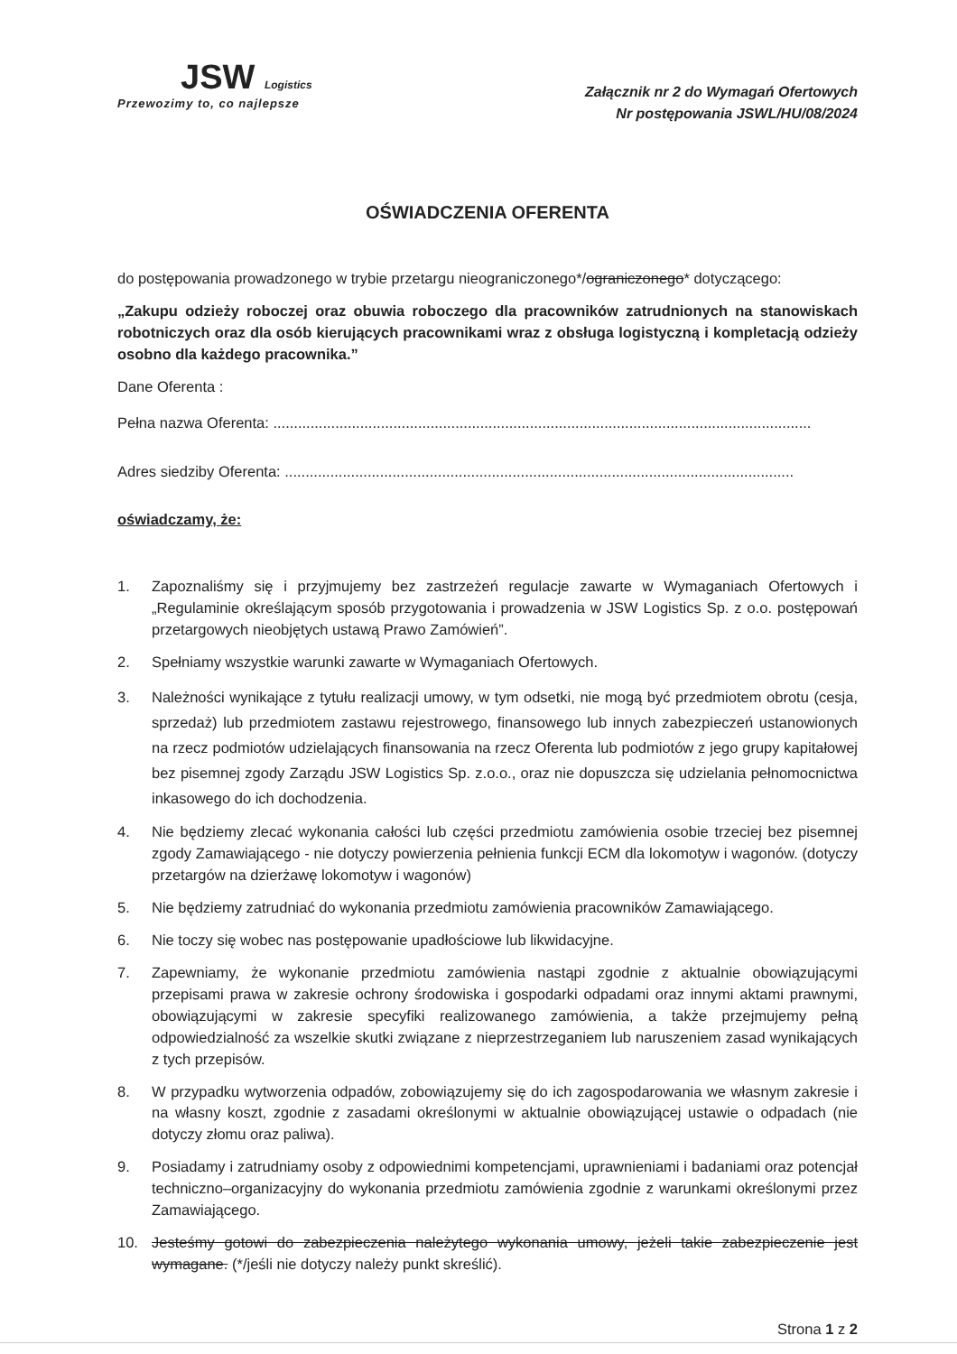JSW Logistics
Przewozimy to, co najlepsze
Załącznik nr 2 do Wymagań Ofertowych
Nr postępowania JSWL/HU/08/2024
OŚWIADCZENIA OFERENTA
do postępowania prowadzonego w trybie przetargu nieograniczonego*/ograniczonego* dotyczącego:
„Zakupu odzieży roboczej oraz obuwia roboczego dla pracowników zatrudnionych na stanowiskach robotniczych oraz dla osób kierujących pracownikami wraz z obsługa logistyczną i kompletacją odzieży osobno dla każdego pracownika.”
Dane Oferenta :
Pełna nazwa Oferenta: ..................................................................................................................................
Adres siedziby Oferenta: ...........................................................................................................................
oświadczamy, że:
1. Zapoznaliśmy się i przyjmujemy bez zastrzeżeń regulacje zawarte w Wymaganiach Ofertowych i „Regulaminie określającym sposób przygotowania i prowadzenia w JSW Logistics Sp. z o.o. postępowań przetargowych nieobjętych ustawą Prawo Zamówień”.
2. Spełniamy wszystkie warunki zawarte w Wymaganiach Ofertowych.
3. Należności wynikające z tytułu realizacji umowy, w tym odsetki, nie mogą być przedmiotem obrotu (cesja, sprzedaż) lub przedmiotem zastawu rejestrowego, finansowego lub innych zabezpieczeń ustanowionych na rzecz podmiotów udzielających finansowania na rzecz Oferenta lub podmiotów z jego grupy kapitałowej bez pisemnej zgody Zarządu JSW Logistics Sp. z.o.o., oraz nie dopuszcza się udzielania pełnomocnictwa inkasowego do ich dochodzenia.
4. Nie będziemy zlecać wykonania całości lub części przedmiotu zamówienia osobie trzeciej bez pisemnej zgody Zamawiającego - nie dotyczy powierzenia pełnienia funkcji ECM dla lokomotyw i wagonów. (dotyczy przetargów na dzierżawę lokomotyw i wagonów)
5. Nie będziemy zatrudniać do wykonania przedmiotu zamówienia pracowników Zamawiającego.
6. Nie toczy się wobec nas postępowanie upadłościowe lub likwidacyjne.
7. Zapewniamy, że wykonanie przedmiotu zamówienia nastąpi zgodnie z aktualnie obowiązującymi przepisami prawa w zakresie ochrony środowiska i gospodarki odpadami oraz innymi aktami prawnymi, obowiązującymi w zakresie specyfiki realizowanego zamówienia, a także przejmujemy pełną odpowiedzialność za wszelkie skutki związane z nieprzestrzeganiem lub naruszeniem zasad wynikających z tych przepisów.
8. W przypadku wytworzenia odpadów, zobowiązujemy się do ich zagospodarowania we własnym zakresie i na własny koszt, zgodnie z zasadami określonymi w aktualnie obowiązującej ustawie o odpadach (nie dotyczy złomu oraz paliwa).
9. Posiadamy i zatrudniamy osoby z odpowiednimi kompetencjami, uprawnieniami i badaniami oraz potencjał techniczno–organizacyjny do wykonania przedmiotu zamówienia zgodnie z warunkami określonymi przez Zamawiającego.
10. Jesteśmy gotowi do zabezpieczenia należytego wykonania umowy, jeżeli takie zabezpieczenie jest wymagane. (*/jeśli nie dotyczy należy punkt skreślić).
Strona 1 z 2